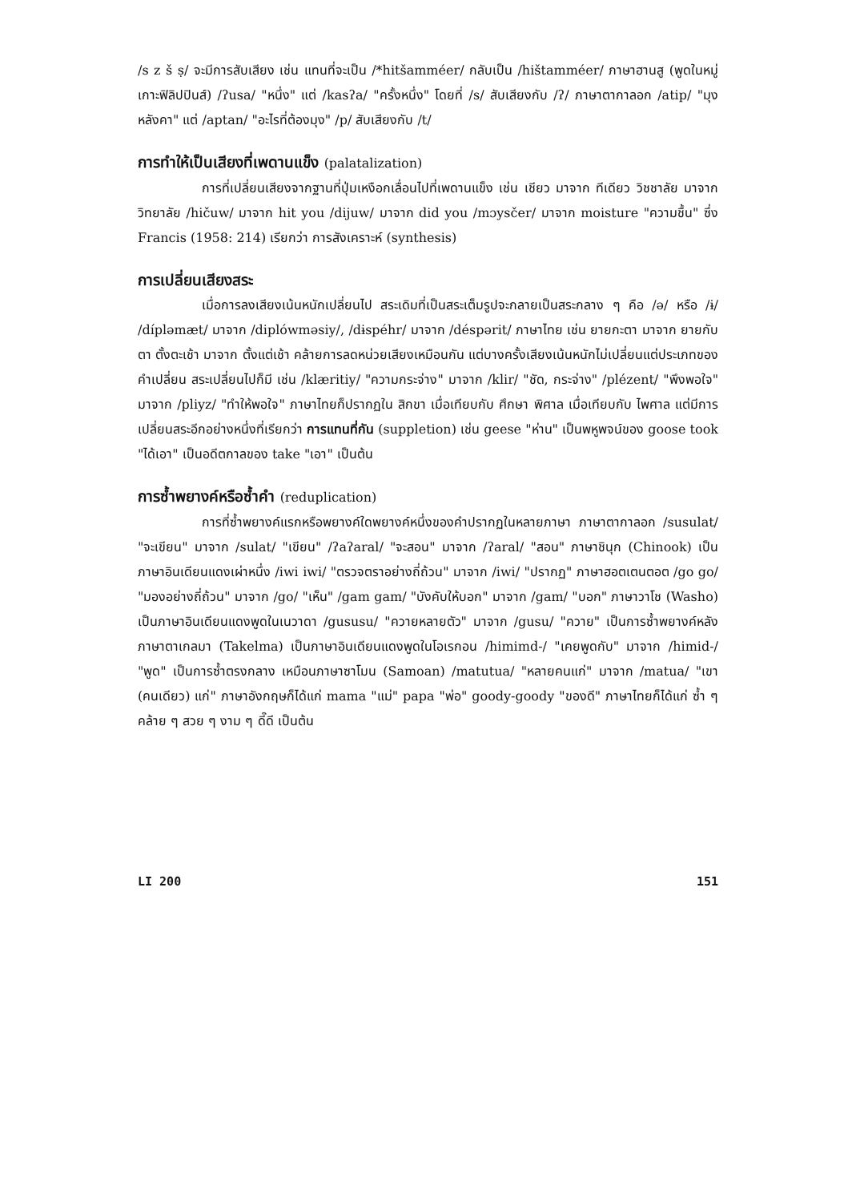/s z š ṣ/ จะมีการสับเสียง เช่น แทนที่จะเป็น /*hitšamméer/ กลับเป็น /hištamméer/ ภาษาฮานสู (พูดในหมู่เกาะฟิลิปปินส์) /ʔusa/ "หนึ่ง" แต่ /kasʔa/ "ครั้งหนึ่ง" โดยที่ /s/ สับเสียงกับ /ʔ/ ภาษาตากาลอก /atip/ "มุงหลังคา" แต่ /aptan/ "อะไรที่ต้องมุง" /p/ สับเสียงกับ /t/
การทำให้เป็นเสียงที่เพดานแข็ง (palatalization)
การที่เปลี่ยนเสียงจากฐานที่ปุ่มเหงือกเลื่อนไปที่เพดานแข็ง เช่น เชียว มาจาก ทีเดียว วิชชาลัย มาจาก วิทยาลัย /hičuw/ มาจาก hit you /dijuw/ มาจาก did you /mɔysčer/ มาจาก moisture "ความชื้น" ซึ่ง Francis (1958: 214) เรียกว่า การสังเคราะห์ (synthesis)
การเปลี่ยนเสียงสระ
เมื่อการลงเสียงเน้นหนักเปลี่ยนไป สระเดิมที่เป็นสระเต็มรูปจะกลายเป็นสระกลาง ๆ คือ /ə/ หรือ /ɨ/ /dípləmæt/ มาจาก /diplówməsiy/, /dɨspéhr/ มาจาก /déspərit/ ภาษาไทย เช่น ยายกะตา มาจาก ยายกับตา ตั้งตะเช้า มาจาก ตั้งแต่เช้า คล้ายการลดหน่วยเสียงเหมือนกัน แต่บางครั้งเสียงเน้นหนักไม่เปลี่ยนแต่ประเภทของคำเปลี่ยน สระเปลี่ยนไปก็มี เช่น /klæritiy/ "ความกระจ่าง" มาจาก /klir/ "ชัด, กระจ่าง" /plézent/ "พึงพอใจ" มาจาก /pliyz/ "ทำให้พอใจ" ภาษาไทยก็ปรากฏใน สิกขา เมื่อเทียบกับ ศึกษา พิศาล เมื่อเทียบกับ ไพศาล แต่มีการเปลี่ยนสระอีกอย่างหนึ่งที่เรียกว่า การแทนที่กัน (suppletion) เช่น geese "ห่าน" เป็นพหูพจน์ของ goose took "ได้เอา" เป็นอดีตกาลของ take "เอา" เป็นต้น
การซ้ำพยางค์หรือซ้ำคำ (reduplication)
การที่ซ้ำพยางค์แรกหรือพยางค์ใดพยางค์หนึ่งของคำปรากฏในหลายภาษา ภาษาตากาลอก /susulat/ "จะเขียน" มาจาก /sulat/ "เขียน" /ʔaʔaral/ "จะสอน" มาจาก /ʔaral/ "สอน" ภาษาชินุก (Chinook) เป็นภาษาอินเดียนแดงเผ่าหนึ่ง /iwi iwi/ "ตรวจตราอย่างถี่ถ้วน" มาจาก /iwi/ "ปรากฏ" ภาษาฮอตเตนตอต /go go/ "มองอย่างถี่ถ้วน" มาจาก /go/ "เห็น" /gam gam/ "บังคับให้บอก" มาจาก /gam/ "บอก" ภาษาวาโช (Washo) เป็นภาษาอินเดียนแดงพูดในเนวาดา /gususu/ "ควายหลายตัว" มาจาก /gusu/ "ควาย" เป็นการซ้ำพยางค์หลัง ภาษาตาเกลมา (Takelma) เป็นภาษาอินเดียนแดงพูดในโอเรกอน /himimd-/ "เคยพูดกับ" มาจาก /himid-/ "พูด" เป็นการซ้ำตรงกลาง เหมือนภาษาซาโมน (Samoan) /matutua/ "หลายคนแก่" มาจาก /matua/ "เขา (คนเดียว) แก่" ภาษาอังกฤษก็ได้แก่ mama "แม่" papa "พ่อ" goody-goody "ของดี" ภาษาไทยก็ได้แก่ ซ้ำ ๆ คล้าย ๆ สวย ๆ งาม ๆ ดี๊ดี เป็นต้น
LI 200 151